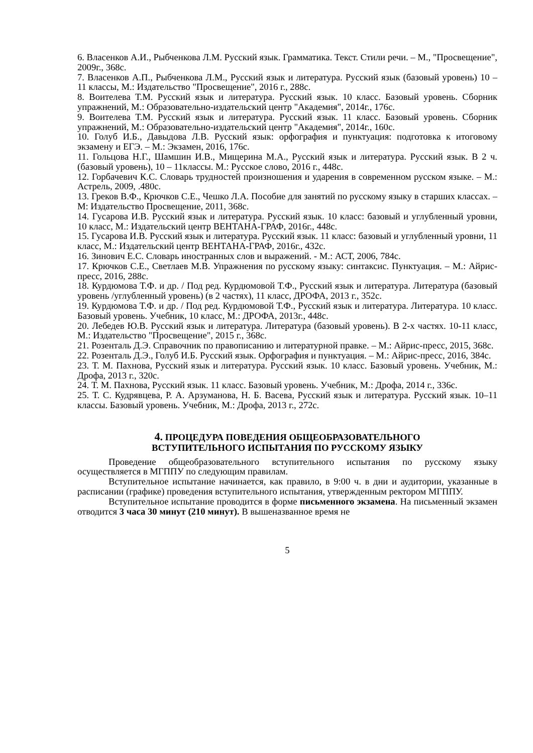6. Власенков А.И., Рыбченкова Л.М. Русский язык. Грамматика. Текст. Стили речи. – М., "Просвещение", 2009г., 368с.
7. Власенков А.П., Рыбченкова Л.М., Русский язык и литература. Русский язык (базовый уровень) 10 – 11 классы, М.: Издательство "Просвещение", 2016 г., 288с.
8. Воителева Т.М. Русский язык и литература. Русский язык. 10 класс. Базовый уровень. Сборник упражнений, М.: Образовательно-издательский центр "Академия", 2014г., 176с.
9. Воителева Т.М. Русский язык и литература. Русский язык. 11 класс. Базовый уровень. Сборник упражнений, М.: Образовательно-издательский центр "Академия", 2014г., 160с.
10. Голуб И.Б., Давыдова Л.В. Русский язык: орфография и пунктуация: подготовка к итоговому экзамену и ЕГЭ. – М.: Экзамен, 2016, 176с.
11. Гольцова Н.Г., Шамшин И.В., Мищерина М.А., Русский язык и литература. Русский язык. В 2 ч. (базовый уровень), 10 – 11классы. М.: Русское слово, 2016 г., 448с.
12. Горбачевич К.С. Словарь трудностей произношения и ударения в современном русском языке. – М.: Астрель, 2009, .480с.
13. Греков В.Ф., Крючков С.Е., Чешко Л.А. Пособие для занятий по русскому языку в старших классах. – М: Издательство Просвещение, 2011, 368с.
14. Гусарова И.В. Русский язык и литература. Русский язык. 10 класс: базовый и углубленный уровни, 10 класс, М.: Издательский центр ВЕНТАНА-ГРАФ, 2016г., 448с.
15. Гусарова И.В. Русский язык и литература. Русский язык. 11 класс: базовый и углубленный уровни, 11 класс, М.: Издательский центр ВЕНТАНА-ГРАФ, 2016г., 432с.
16. Зинович Е.С. Словарь иностранных слов и выражений. - М.: АСТ, 2006, 784с.
17. Крючков С.Е., Светлаев М.В. Упражнения по русскому языку: синтаксис. Пунктуация. – М.: Айрис-пресс, 2016, 288с.
18. Курдюмова Т.Ф. и др. / Под ред. Курдюмовой Т.Ф., Русский язык и литература. Литература (базовый уровень /углубленный уровень) (в 2 частях), 11 класс, ДРОФА, 2013 г., 352с.
19. Курдюмова Т.Ф. и др. / Под ред. Курдюмовой Т.Ф., Русский язык и литература. Литература. 10 класс. Базовый уровень. Учебник, 10 класс, М.: ДРОФА, 2013г., 448с.
20. Лебедев Ю.В. Русский язык и литература. Литература (базовый уровень). В 2-х частях. 10-11 класс, М.: Издательство "Просвещение", 2015 г., 368с.
21. Розенталь Д.Э. Справочник по правописанию и литературной правке. – М.: Айрис-пресс, 2015, 368с.
22. Розенталь Д.Э., Голуб И.Б. Русский язык. Орфография и пунктуация. – М.: Айрис-пресс, 2016, 384с.
23. Т. М. Пахнова, Русский язык и литература. Русский язык. 10 класс. Базовый уровень. Учебник, М.: Дрофа, 2013 г., 320с.
24. Т. М. Пахнова, Русский язык. 11 класс. Базовый уровень. Учебник, М.: Дрофа, 2014 г., 336с.
25. Т. С. Кудрявцева, Р. А. Арзуманова, Н. Б. Васева, Русский язык и литература. Русский язык. 10–11 классы. Базовый уровень. Учебник, М.: Дрофа, 2013 г., 272с.
4. ПРОЦЕДУРА ПОВЕДЕНИЯ ОБЩЕОБРАЗОВАТЕЛЬНОГО
ВСТУПИТЕЛЬНОГО ИСПЫТАНИЯ ПО РУССКОМУ ЯЗЫКУ
Проведение общеобразовательного вступительного испытания по русскому языку осуществляется в МГППУ по следующим правилам.
Вступительное испытание начинается, как правило, в 9:00 ч. в дни и аудитории, указанные в расписании (графике) проведения вступительного испытания, утвержденным ректором МГППУ.
Вступительное испытание проводится в форме письменного экзамена. На письменный экзамен отводится 3 часа 30 минут (210 минут). В вышеназванное время не
5